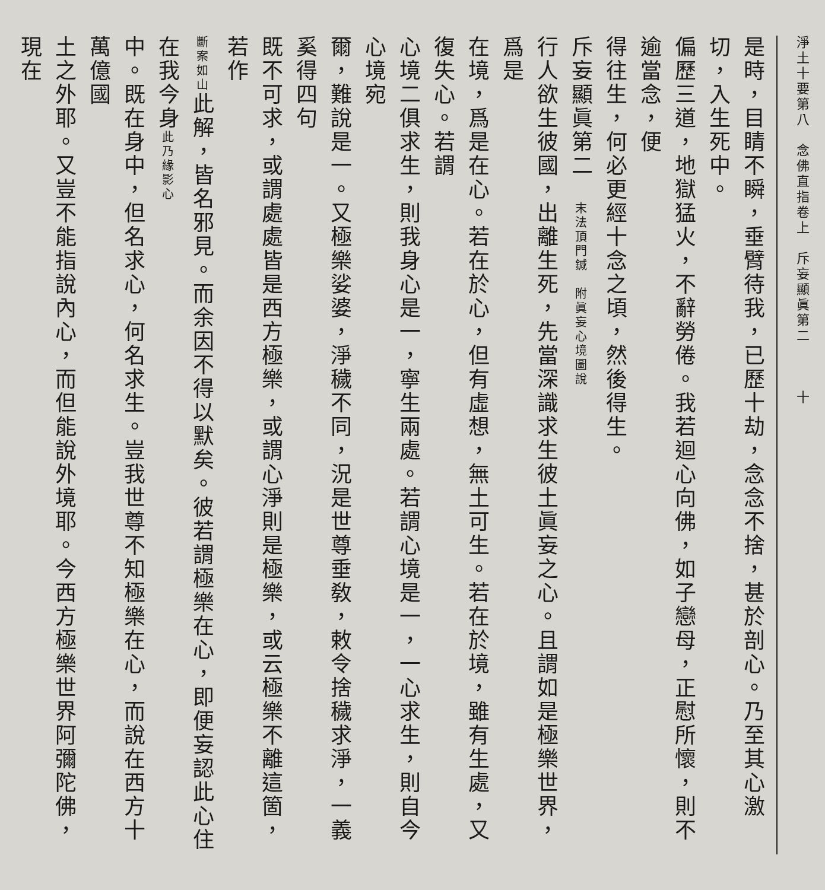淨土十要第八　念佛直指卷上　斥妄顯眞第二　　　十
是時，目睛不瞬，垂臂待我，已歷十劫，念念不捨，甚於剖心。乃至其心激切，入生死中。
偏歷三道，地獄猛火，不辭勞倦。我若迴心向佛，如子戀母，正慰所懷，則不逾當念，便
得往生，何必更經十念之頃，然後得生。
斥妄顯眞第二　末法頂門鍼　附眞妄心境圖說
行人欲生彼國，出離生死，先當深識求生彼土眞妄之心。且謂如是極樂世界，爲是
在境，爲是在心。若在於心，但有虛想，無土可生。若在於境，雖有生處，又復失心。若謂
心境二俱求生，則我身心是一，寧生兩處。若謂心境是一，一心求生，則自今心境宛
爾，難說是一。又極樂娑婆，淨穢不同，況是世尊垂敎，敕令捨穢求淨，一義奚得四句
既不可求，或謂處處皆是西方極樂，或謂心淨則是極樂，或云極樂不離這箇，若作
斷案如山此解，皆名邪見。而余因不得以默矣。彼若謂極樂在心，即便妄認此心住在我今身此乃緣影心
中。既在身中，但名求心，何名求生。豈我世尊不知極樂在心，而說在西方十萬億國
土之外耶。又豈不能指說內心，而但能說外境耶。今西方極樂世界阿彌陀佛，現在